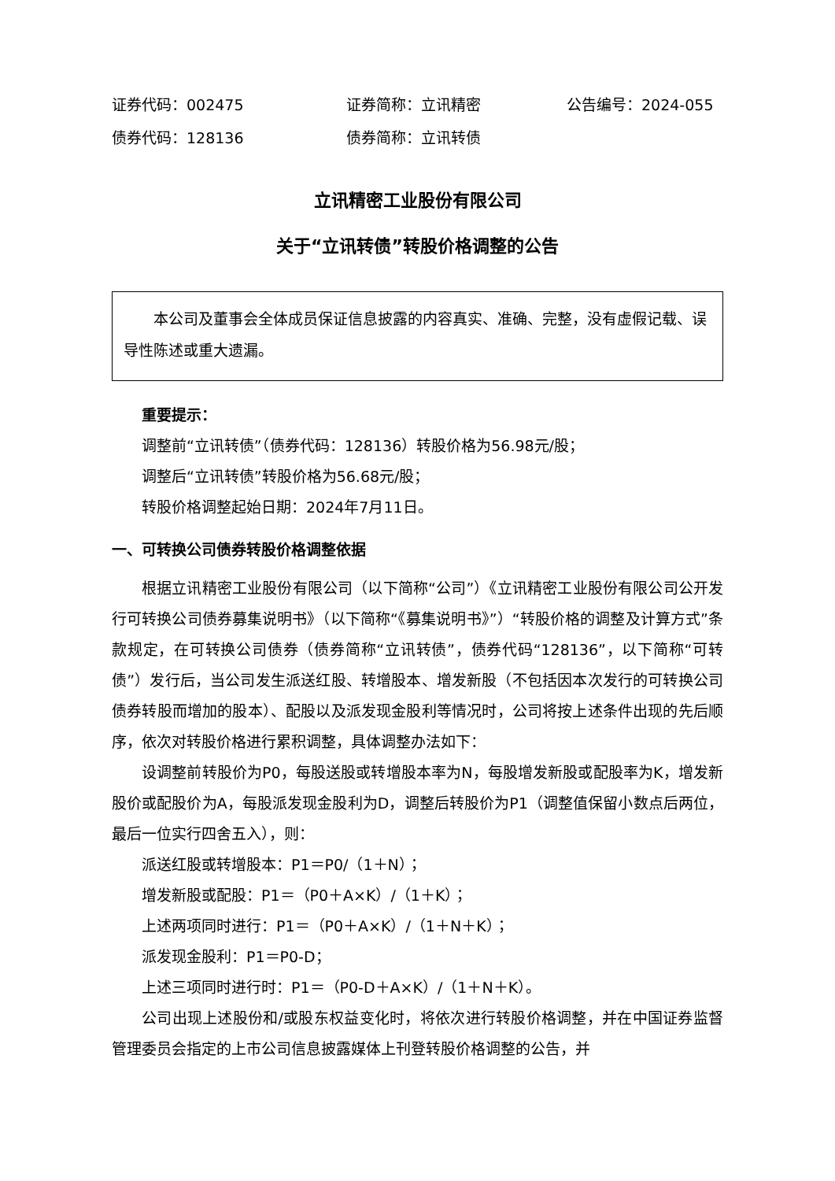证券代码：002475 证券简称：立讯精密 公告编号：2024-055
债券代码：128136 债券简称：立讯转债
立讯精密工业股份有限公司
关于“立讯转债”转股价格调整的公告
本公司及董事会全体成员保证信息披露的内容真实、准确、完整，没有虚假记载、误导性陈述或重大遗漏。
重要提示：
调整前“立讯转债”（债券代码：128136）转股价格为56.98元/股；
调整后“立讯转债”转股价格为56.68元/股；
转股价格调整起始日期：2024年7月11日。
一、可转换公司债券转股价格调整依据
根据立讯精密工业股份有限公司（以下简称“公司”）《立讯精密工业股份有限公司公开发行可转换公司债券募集说明书》（以下简称“《募集说明书》”）“转股价格的调整及计算方式”条款规定，在可转换公司债券（债券简称“立讯转债”，债券代码“128136”，以下简称“可转债”）发行后，当公司发生派送红股、转增股本、增发新股（不包括因本次发行的可转换公司债券转股而增加的股本）、配股以及派发现金股利等情况时，公司将按上述条件出现的先后顺序，依次对转股价格进行累积调整，具体调整办法如下：
设调整前转股价为P0，每股送股或转增股本率为N，每股增发新股或配股率为K，增发新股价或配股价为A，每股派发现金股利为D，调整后转股价为P1（调整值保留小数点后两位，最后一位实行四舍五入），则：
派送红股或转增股本：P1＝P0/（1＋N）；
增发新股或配股：P1＝（P0＋A×K）/（1＋K）；
上述两项同时进行：P1＝（P0＋A×K）/（1＋N＋K）；
派发现金股利：P1＝P0-D；
上述三项同时进行时：P1＝（P0-D＋A×K）/（1＋N＋K）。
公司出现上述股份和/或股东权益变化时，将依次进行转股价格调整，并在中国证券监督管理委员会指定的上市公司信息披露媒体上刊登转股价格调整的公告，并